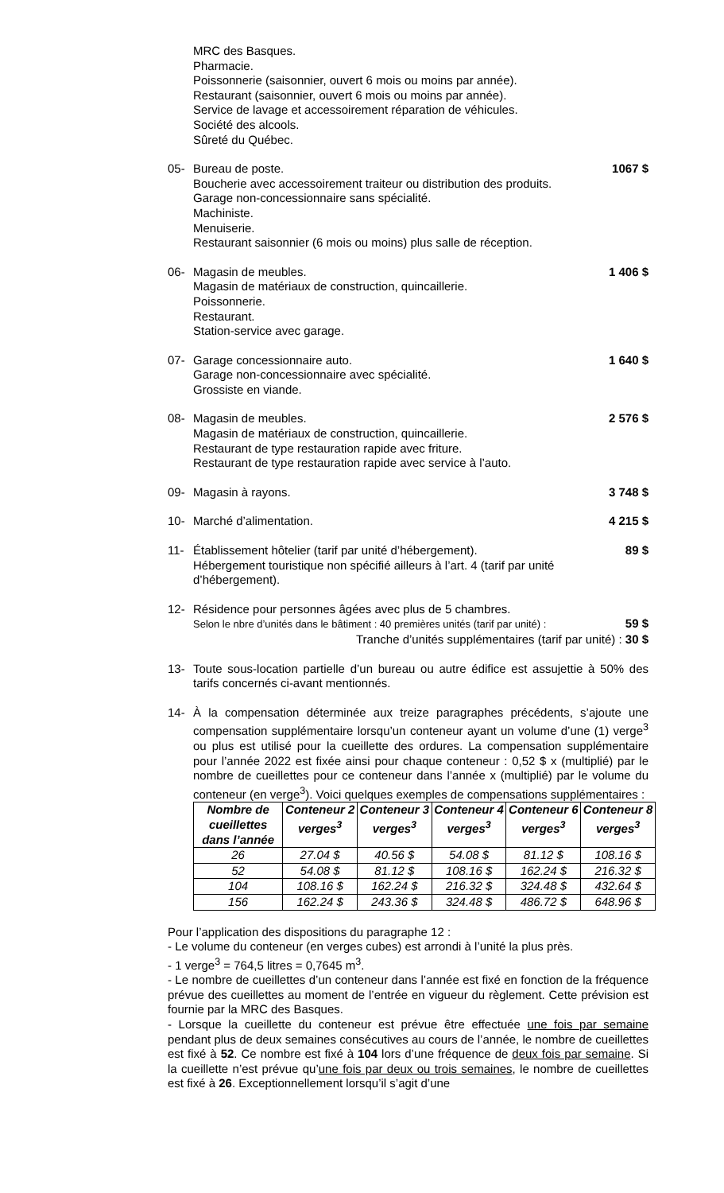MRC des Basques.
Pharmacie.
Poissonnerie (saisonnier, ouvert 6 mois ou moins par année).
Restaurant (saisonnier, ouvert 6 mois ou moins par année).
Service de lavage et accessoirement réparation de véhicules.
Société des alcools.
Sûreté du Québec.
05- Bureau de poste.
Boucherie avec accessoirement traiteur ou distribution des produits.
Garage non-concessionnaire sans spécialité.
Machiniste.
Menuiserie.
Restaurant saisonnier (6 mois ou moins) plus salle de réception.
1067 $
06- Magasin de meubles.
Magasin de matériaux de construction, quincaillerie.
Poissonnerie.
Restaurant.
Station-service avec garage.
1 406 $
07- Garage concessionnaire auto.
Garage non-concessionnaire avec spécialité.
Grossiste en viande.
1 640 $
08- Magasin de meubles.
Magasin de matériaux de construction, quincaillerie.
Restaurant de type restauration rapide avec friture.
Restaurant de type restauration rapide avec service à l’auto.
2 576 $
09- Magasin à rayons. 3 748 $
10- Marché d’alimentation. 4 215 $
11- Établissement hôtelier (tarif par unité d’hébergement).
Hébergement touristique non spécifié ailleurs à l’art. 4 (tarif par unité d’hébergement).
89 $
12- Résidence pour personnes âgées avec plus de 5 chambres.
Selon le nbre d’unités dans le bâtiment : 40 premières unités (tarif par unité) : 59 $
Tranche d’unités supplémentaires (tarif par unité) : 30 $
13- Toute sous-location partielle d’un bureau ou autre édifice est assujettie à 50% des tarifs concernés ci-avant mentionnés.
14- À la compensation déterminée aux treize paragraphes précédents, s’ajoute une compensation supplémentaire lorsqu’un conteneur ayant un volume d’une (1) verge<sup>3</sup> ou plus est utilisé pour la cueillette des ordures. La compensation supplémentaire pour l’année 2022 est fixée ainsi pour chaque conteneur : 0,52 $ x (multiplié) par le nombre de cueillettes pour ce conteneur dans l’année x (multiplié) par le volume du conteneur (en verge<sup>3</sup>). Voici quelques exemples de compensations supplémentaires :
| Nombre de cueillettes dans l’année | Conteneur 2 verges<sup>3</sup> | Conteneur 3 verges<sup>3</sup> | Conteneur 4 verges<sup>3</sup> | Conteneur 6 verges<sup>3</sup> | Conteneur 8 verges<sup>3</sup> |
| --- | --- | --- | --- | --- | --- |
| 26 | 27.04 $ | 40.56 $ | 54.08 $ | 81.12 $ | 108.16 $ |
| 52 | 54.08 $ | 81.12 $ | 108.16 $ | 162.24 $ | 216.32 $ |
| 104 | 108.16 $ | 162.24 $ | 216.32 $ | 324.48 $ | 432.64 $ |
| 156 | 162.24 $ | 243.36 $ | 324.48 $ | 486.72 $ | 648.96 $ |
Pour l’application des dispositions du paragraphe 12 :
- Le volume du conteneur (en verges cubes) est arrondi à l’unité la plus près.
- 1 verge<sup>3</sup> = 764,5 litres = 0,7645 m<sup>3</sup>.
- Le nombre de cueillettes d’un conteneur dans l’année est fixé en fonction de la fréquence prévue des cueillettes au moment de l’entrée en vigueur du règlement. Cette prévision est fournie par la MRC des Basques.
- Lorsque la cueillette du conteneur est prévue être effectuée une fois par semaine pendant plus de deux semaines consécutives au cours de l’année, le nombre de cueillettes est fixé à 52. Ce nombre est fixé à 104 lors d’une fréquence de deux fois par semaine. Si la cueillette n’est prévue qu’une fois par deux ou trois semaines, le nombre de cueillettes est fixé à 26. Exceptionnellement lorsqu’il s’agit d’une